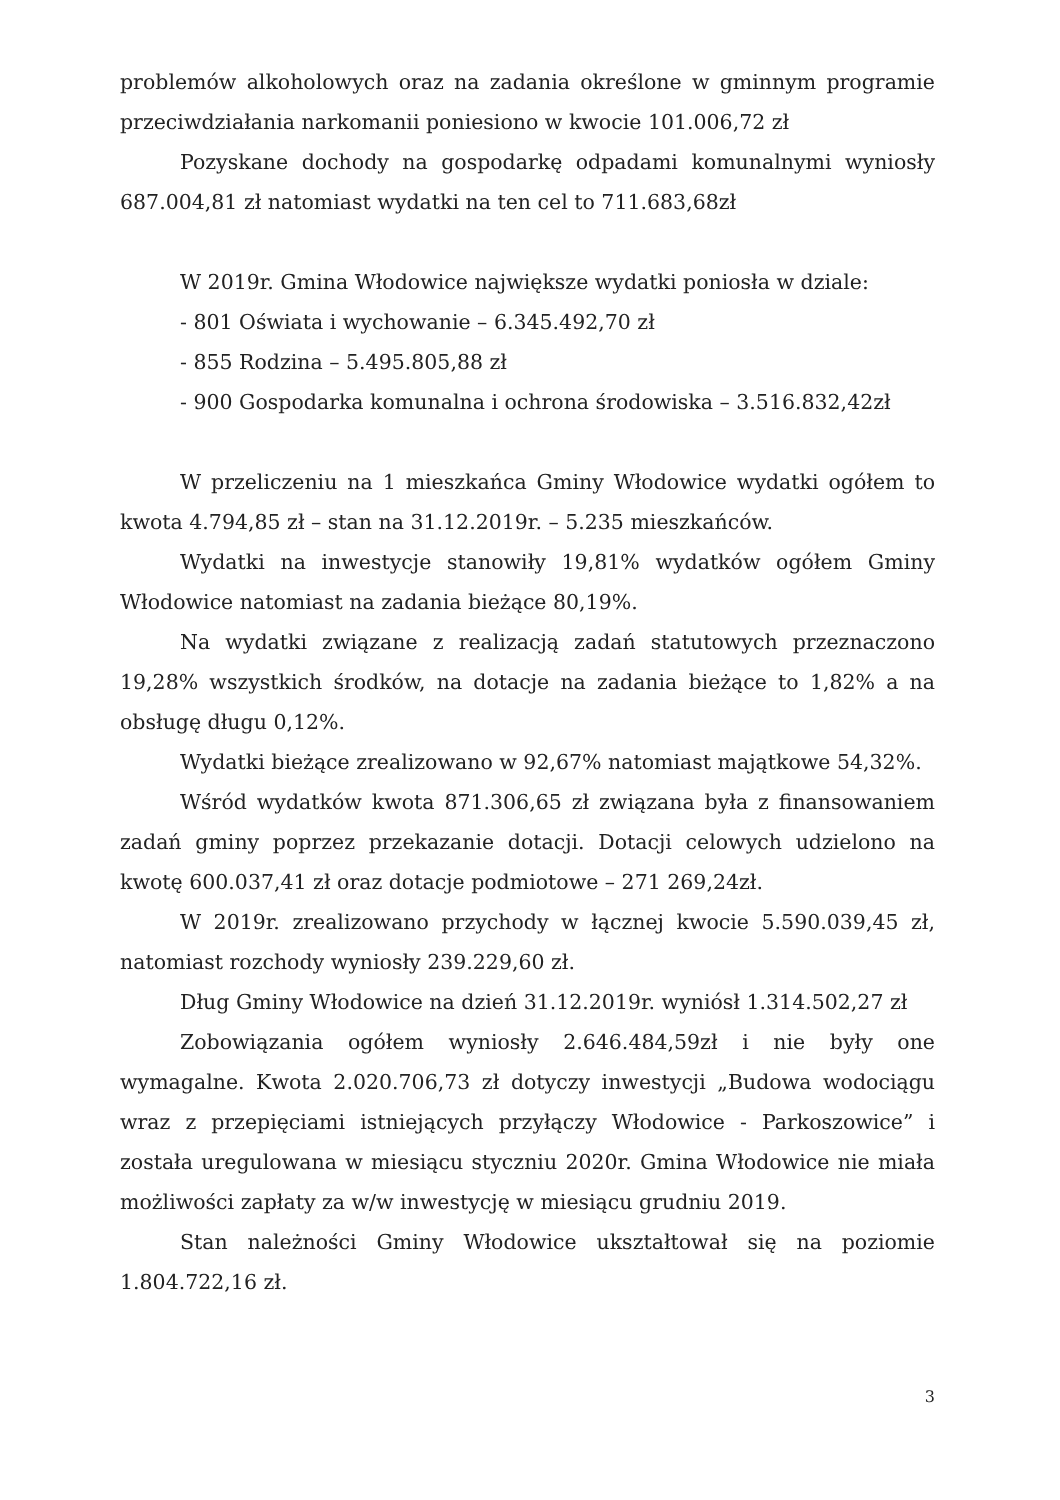problemów alkoholowych oraz na zadania określone w gminnym programie przeciwdziałania narkomanii poniesiono w kwocie 101.006,72 zł
Pozyskane dochody na gospodarkę odpadami komunalnymi wyniosły 687.004,81 zł natomiast wydatki na ten cel to 711.683,68zł
W 2019r. Gmina Włodowice największe wydatki poniosła w dziale:
- 801 Oświata i wychowanie – 6.345.492,70 zł
- 855 Rodzina – 5.495.805,88 zł
- 900 Gospodarka komunalna i ochrona środowiska – 3.516.832,42zł
W przeliczeniu na 1 mieszkańca Gminy Włodowice wydatki ogółem to kwota 4.794,85 zł – stan na 31.12.2019r. – 5.235 mieszkańców.
Wydatki na inwestycje stanowiły 19,81% wydatków ogółem Gminy Włodowice natomiast na zadania bieżące 80,19%.
Na wydatki związane z realizacją zadań statutowych przeznaczono 19,28% wszystkich środków, na dotacje na zadania bieżące to 1,82% a na obsługę długu 0,12%.
Wydatki bieżące zrealizowano w 92,67% natomiast majątkowe 54,32%.
Wśród wydatków kwota 871.306,65 zł związana była z finansowaniem zadań gminy poprzez przekazanie dotacji. Dotacji celowych udzielono na kwotę 600.037,41 zł oraz dotacje podmiotowe – 271 269,24zł.
W 2019r. zrealizowano przychody w łącznej kwocie 5.590.039,45 zł, natomiast rozchody wyniosły 239.229,60 zł.
Dług Gminy Włodowice na dzień 31.12.2019r. wyniósł 1.314.502,27 zł
Zobowiązania ogółem wyniosły 2.646.484,59zł i nie były one wymagalne. Kwota 2.020.706,73 zł dotyczy inwestycji „Budowa wodociągu wraz z przepięciami istniejących przyłączy Włodowice - Parkoszowice” i została uregulowana w miesiącu styczniu 2020r. Gmina Włodowice nie miała możliwości zapłaty za w/w inwestycję w miesiącu grudniu 2019.
Stan należności Gminy Włodowice ukształtował się na poziomie 1.804.722,16 zł.
3